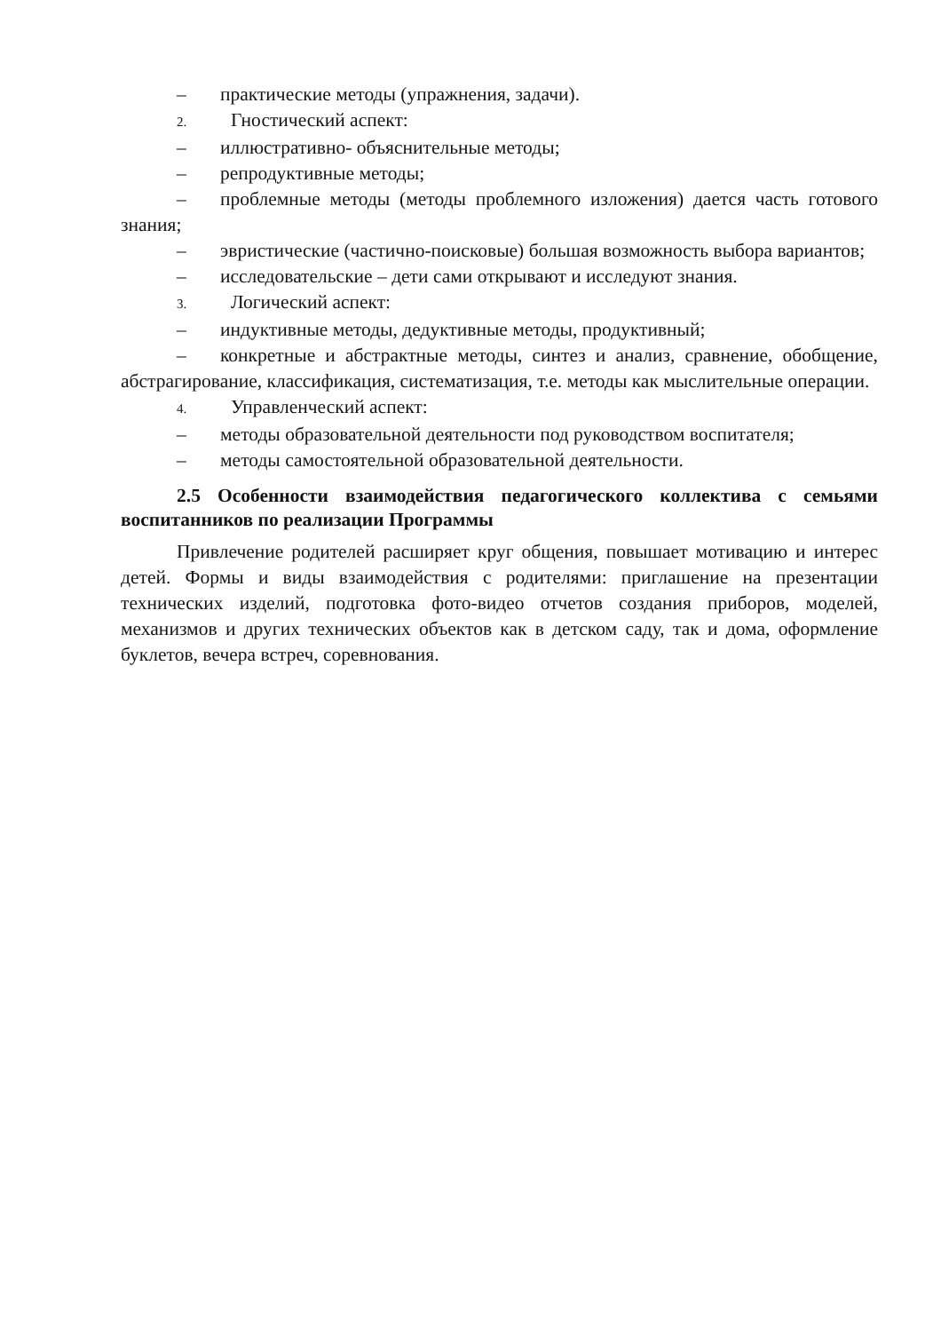– практические методы (упражнения, задачи).
2. Гностический аспект:
– иллюстративно- объяснительные методы;
– репродуктивные методы;
– проблемные методы (методы проблемного изложения) дается часть готового знания;
– эвристические (частично-поисковые) большая возможность выбора вариантов;
– исследовательские – дети сами открывают и исследуют знания.
3. Логический аспект:
– индуктивные методы, дедуктивные методы, продуктивный;
– конкретные и абстрактные методы, синтез и анализ, сравнение, обобщение, абстрагирование, классификация, систематизация, т.е. методы как мыслительные операции.
4. Управленческий аспект:
– методы образовательной деятельности под руководством воспитателя;
– методы самостоятельной образовательной деятельности.
2.5 Особенности взаимодействия педагогического коллектива с семьями воспитанников по реализации Программы
Привлечение родителей расширяет круг общения, повышает мотивацию и интерес детей. Формы и виды взаимодействия с родителями: приглашение на презентации технических изделий, подготовка фото-видео отчетов создания приборов, моделей, механизмов и других технических объектов как в детском саду, так и дома, оформление буклетов, вечера встреч, соревнования.